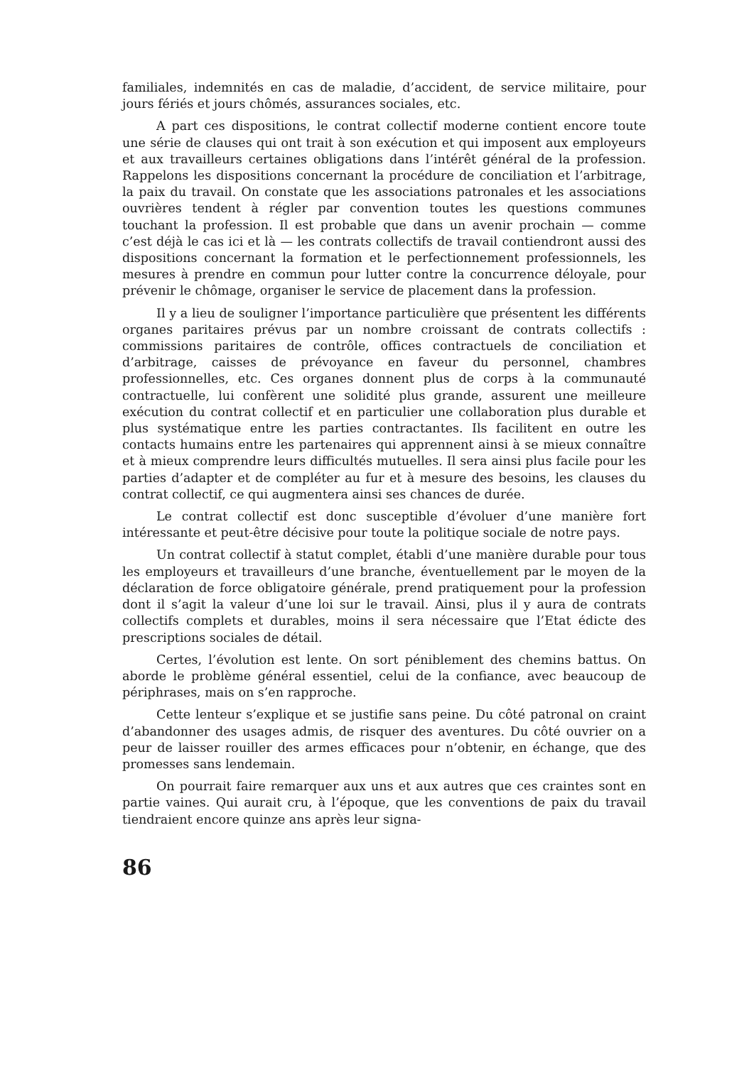familiales, indemnités en cas de maladie, d’accident, de service militaire, pour jours fériés et jours chômés, assurances sociales, etc.
A part ces dispositions, le contrat collectif moderne contient encore toute une série de clauses qui ont trait à son exécution et qui imposent aux employeurs et aux travailleurs certaines obligations dans l’intérêt général de la profession. Rappelons les dispositions concernant la procédure de conciliation et l’arbitrage, la paix du travail. On constate que les associations patronales et les associations ouvrières tendent à régler par convention toutes les questions communes touchant la profession. Il est probable que dans un avenir prochain — comme c’est déjà le cas ici et là — les contrats collectifs de travail contiendront aussi des dispositions concernant la formation et le perfectionnement professionnels, les mesures à prendre en commun pour lutter contre la concurrence déloyale, pour prévenir le chômage, organiser le service de placement dans la profession.
Il y a lieu de souligner l’importance particulière que présentent les différents organes paritaires prévus par un nombre croissant de contrats collectifs : commissions paritaires de contrôle, offices contractuels de conciliation et d’arbitrage, caisses de prévoyance en faveur du personnel, chambres professionnelles, etc. Ces organes donnent plus de corps à la communauté contractuelle, lui confèrent une solidité plus grande, assurent une meilleure exécution du contrat collectif et en particulier une collaboration plus durable et plus systématique entre les parties contractantes. Ils facilitent en outre les contacts humains entre les partenaires qui apprennent ainsi à se mieux connaître et à mieux comprendre leurs difficultés mutuelles. Il sera ainsi plus facile pour les parties d’adapter et de compléter au fur et à mesure des besoins, les clauses du contrat collectif, ce qui augmentera ainsi ses chances de durée.
Le contrat collectif est donc susceptible d’évoluer d’une manière fort intéressante et peut-être décisive pour toute la politique sociale de notre pays.
Un contrat collectif à statut complet, établi d’une manière durable pour tous les employeurs et travailleurs d’une branche, éventuellement par le moyen de la déclaration de force obligatoire générale, prend pratiquement pour la profession dont il s’agit la valeur d’une loi sur le travail. Ainsi, plus il y aura de contrats collectifs complets et durables, moins il sera nécessaire que l’Etat édicte des prescriptions sociales de détail.
Certes, l’évolution est lente. On sort péniblement des chemins battus. On aborde le problème général essentiel, celui de la confiance, avec beaucoup de périphrases, mais on s’en rapproche.
Cette lenteur s’explique et se justifie sans peine. Du côté patronal on craint d’abandonner des usages admis, de risquer des aventures. Du côté ouvrier on a peur de laisser rouiller des armes efficaces pour n’obtenir, en échange, que des promesses sans lendemain.
On pourrait faire remarquer aux uns et aux autres que ces craintes sont en partie vaines. Qui aurait cru, à l’époque, que les conventions de paix du travail tiendraient encore quinze ans après leur signa-
86